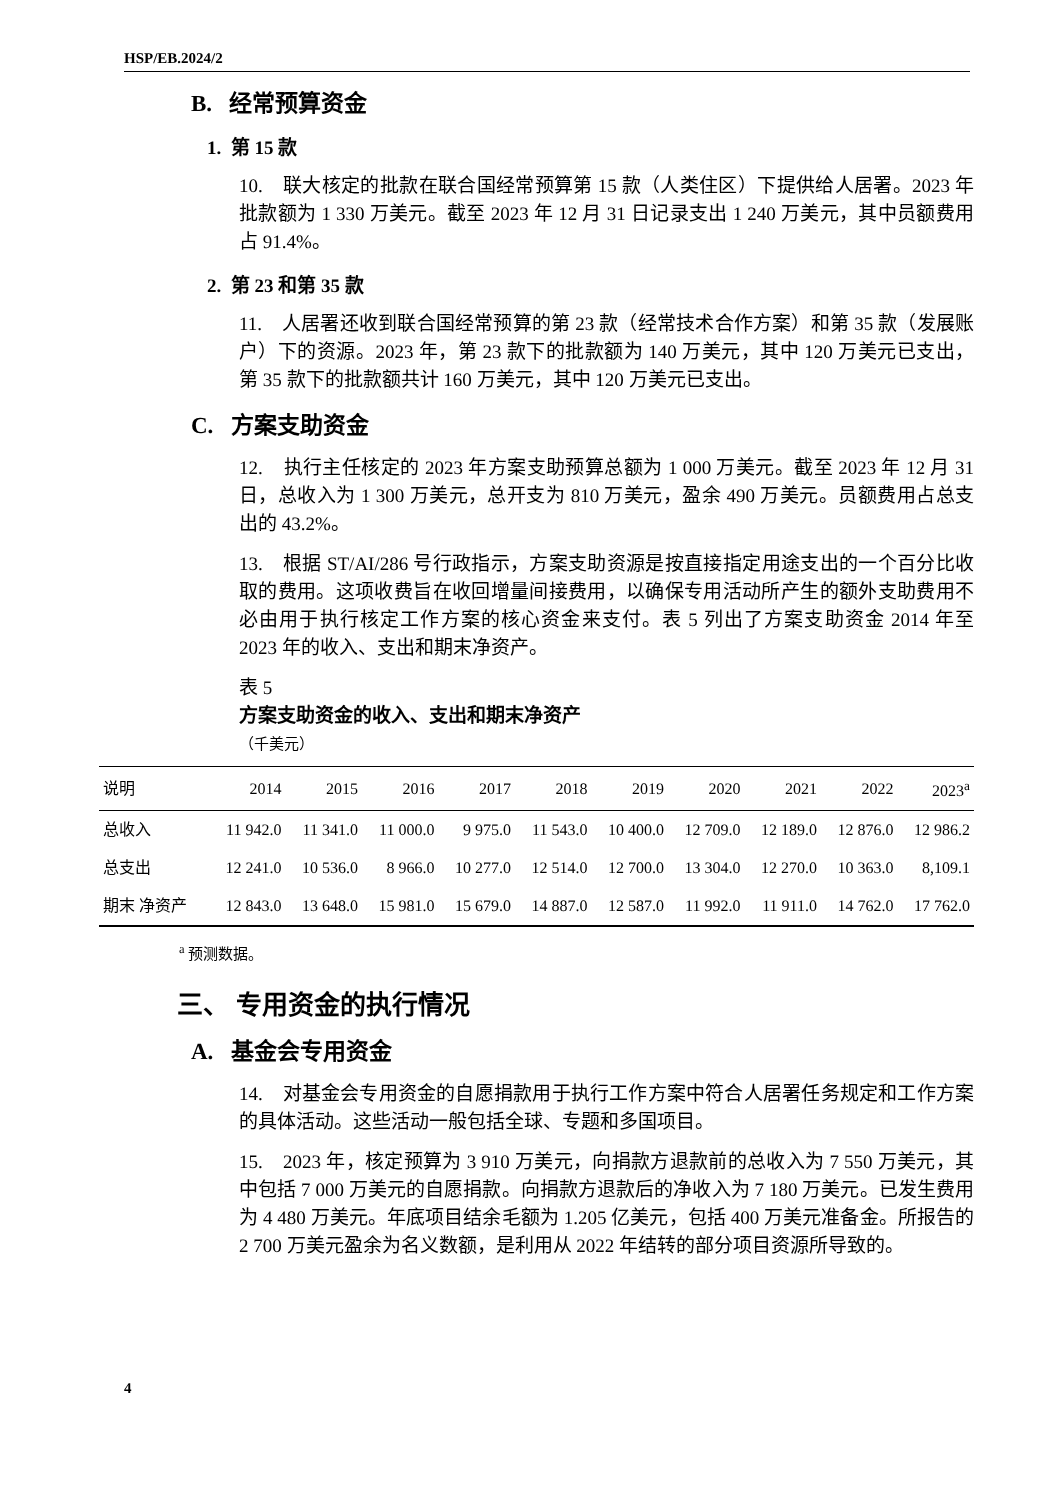HSP/EB.2024/2
B. 经常预算资金
1. 第 15 款
10. 联大核定的批款在联合国经常预算第 15 款（人类住区）下提供给人居署。2023 年批款额为 1 330 万美元。截至 2023 年 12 月 31 日记录支出 1 240 万美元，其中员额费用占 91.4%。
2. 第 23 和第 35 款
11. 人居署还收到联合国经常预算的第 23 款（经常技术合作方案）和第 35 款（发展账户）下的资源。2023 年，第 23 款下的批款额为 140 万美元，其中 120 万美元已支出，第 35 款下的批款额共计 160 万美元，其中 120 万美元已支出。
C. 方案支助资金
12. 执行主任核定的 2023 年方案支助预算总额为 1 000 万美元。截至 2023 年 12 月 31 日，总收入为 1 300 万美元，总开支为 810 万美元，盈余 490 万美元。员额费用占总支出的 43.2%。
13. 根据 ST/AI/286 号行政指示，方案支助资源是按直接指定用途支出的一个百分比收取的费用。这项收费旨在收回增量间接费用，以确保专用活动所产生的额外支助费用不必由用于执行核定工作方案的核心资金来支付。表 5 列出了方案支助资金 2014 年至 2023 年的收入、支出和期末净资产。
表 5
方案支助资金的收入、支出和期末净资产
（千美元）
| 说明 | 2014 | 2015 | 2016 | 2017 | 2018 | 2019 | 2020 | 2021 | 2022 | 2023<sup>a</sup> |
| --- | --- | --- | --- | --- | --- | --- | --- | --- | --- | --- |
| 总收入 | 11 942.0 | 11 341.0 | 11 000.0 | 9 975.0 | 11 543.0 | 10 400.0 | 12 709.0 | 12 189.0 | 12 876.0 | 12 986.2 |
| 总支出 | 12 241.0 | 10 536.0 | 8 966.0 | 10 277.0 | 12 514.0 | 12 700.0 | 13 304.0 | 12 270.0 | 10 363.0 | 8,109.1 |
| 期末 净资产 | 12 843.0 | 13 648.0 | 15 981.0 | 15 679.0 | 14 887.0 | 12 587.0 | 11 992.0 | 11 911.0 | 14 762.0 | 17 762.0 |
<sup>a</sup> 预测数据。
三、 专用资金的执行情况
A. 基金会专用资金
14. 对基金会专用资金的自愿捐款用于执行工作方案中符合人居署任务规定和工作方案的具体活动。这些活动一般包括全球、专题和多国项目。
15. 2023 年，核定预算为 3 910 万美元，向捐款方退款前的总收入为 7 550 万美元，其中包括 7 000 万美元的自愿捐款。向捐款方退款后的净收入为 7 180 万美元。已发生费用为 4 480 万美元。年底项目结余毛额为 1.205 亿美元，包括 400 万美元准备金。所报告的 2 700 万美元盈余为名义数额，是利用从 2022 年结转的部分项目资源所导致的。
4